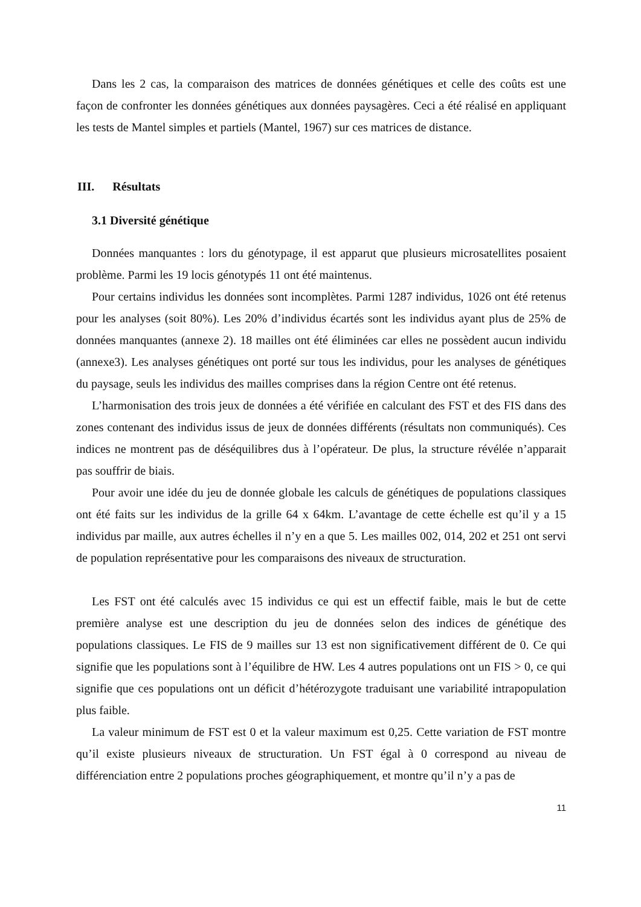Dans les 2 cas, la comparaison des matrices de données génétiques et celle des coûts est une façon de confronter les données génétiques aux données paysagères. Ceci a été réalisé en appliquant les tests de Mantel simples et partiels (Mantel, 1967) sur ces matrices de distance.
III. Résultats
3.1 Diversité génétique
Données manquantes : lors du génotypage, il est apparut que plusieurs microsatellites posaient problème. Parmi les 19 locis génotypés 11 ont été maintenus.
Pour certains individus les données sont incomplètes. Parmi 1287 individus, 1026 ont été retenus pour les analyses (soit 80%). Les 20% d’individus écartés sont les individus ayant plus de 25% de données manquantes (annexe 2). 18 mailles ont été éliminées car elles ne possèdent aucun individu (annexe3). Les analyses génétiques ont porté sur tous les individus, pour les analyses de génétiques du paysage, seuls les individus des mailles comprises dans la région Centre ont été retenus.
L’harmonisation des trois jeux de données a été vérifiée en calculant des FST et des FIS dans des zones contenant des individus issus de jeux de données différents (résultats non communiqués). Ces indices ne montrent pas de déséquilibres dus à l’opérateur. De plus, la structure révélée n’apparait pas souffrir de biais.
Pour avoir une idée du jeu de donnée globale les calculs de génétiques de populations classiques ont été faits sur les individus de la grille 64 x 64km. L’avantage de cette échelle est qu’il y a 15 individus par maille, aux autres échelles il n’y en a que 5. Les mailles 002, 014, 202 et 251 ont servi de population représentative pour les comparaisons des niveaux de structuration.
Les FST ont été calculés avec 15 individus ce qui est un effectif faible, mais le but de cette première analyse est une description du jeu de données selon des indices de génétique des populations classiques. Le FIS de 9 mailles sur 13 est non significativement différent de 0. Ce qui signifie que les populations sont à l’équilibre de HW. Les 4 autres populations ont un FIS > 0, ce qui signifie que ces populations ont un déficit d’hétérozygote traduisant une variabilité intrapopulation plus faible.
La valeur minimum de FST est 0 et la valeur maximum est 0,25. Cette variation de FST montre qu’il existe plusieurs niveaux de structuration. Un FST égal à 0 correspond au niveau de différenciation entre 2 populations proches géographiquement, et montre qu’il n’y a pas de
11